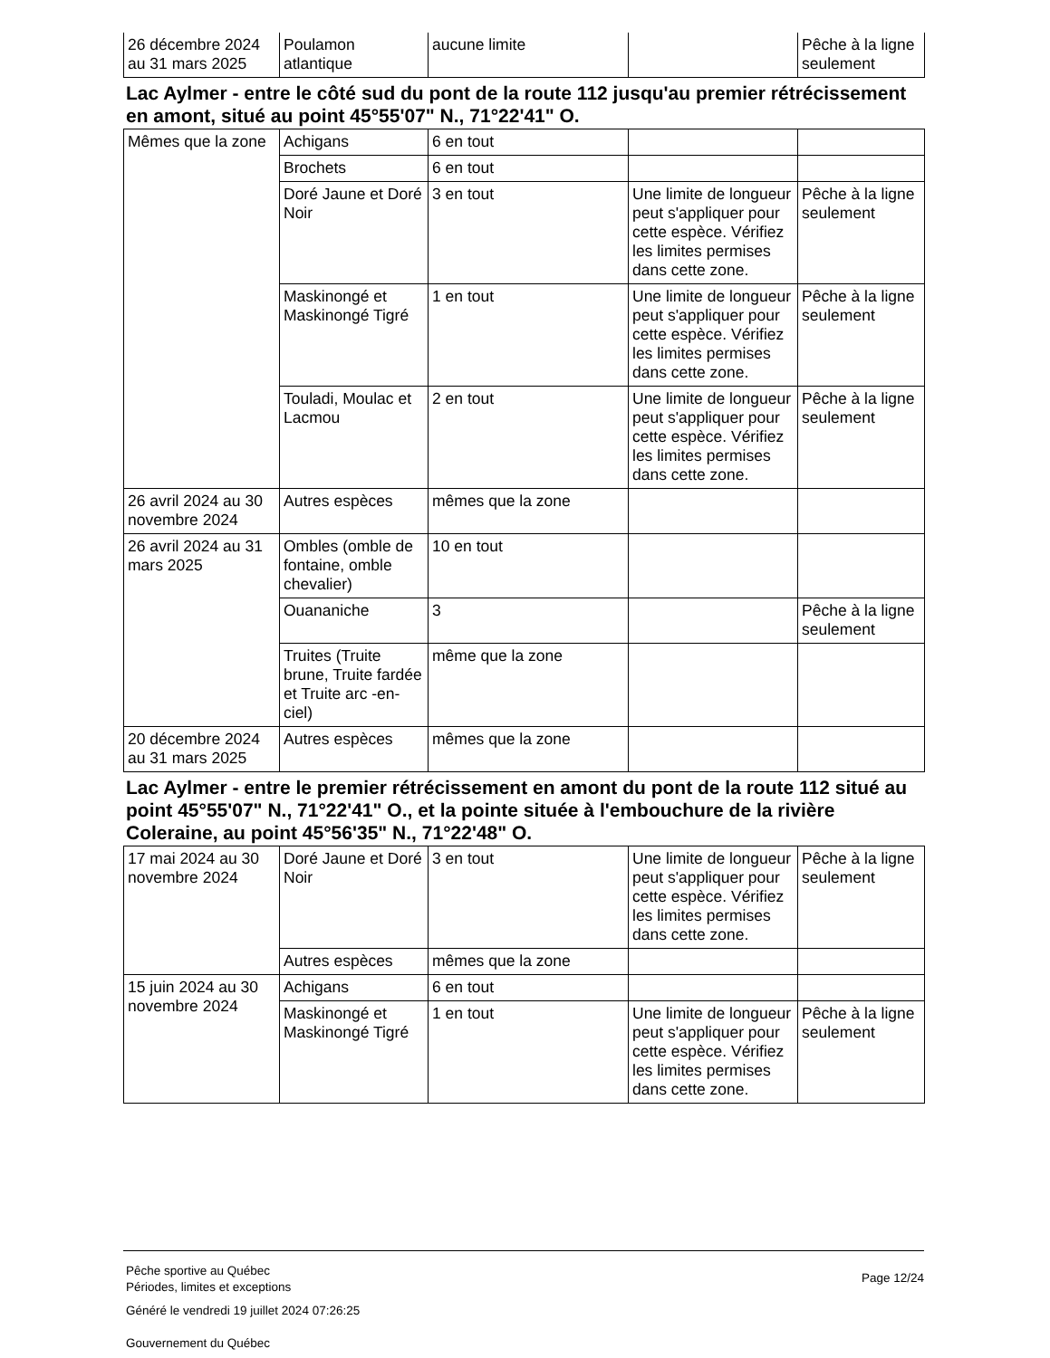| 26 décembre 2024 au 31 mars 2025 | Poulamon atlantique | aucune limite | | Pêche à la ligne seulement |
Lac Aylmer - entre le côté sud du pont de la route 112 jusqu'au premier rétrécissement en amont, situé au point 45°55'07" N., 71°22'41" O.
| Mêmes que la zone | Achigans | 6 en tout | | |
| | Brochets | 6 en tout | | |
| | Doré Jaune et Doré Noir | 3 en tout | Une limite de longueur peut s'appliquer pour cette espèce. Vérifiez les limites permises dans cette zone. | Pêche à la ligne seulement |
| | Maskinongé et Maskinongé Tigré | 1 en tout | Une limite de longueur peut s'appliquer pour cette espèce. Vérifiez les limites permises dans cette zone. | Pêche à la ligne seulement |
| | Touladi, Moulac et Lacmou | 2 en tout | Une limite de longueur peut s'appliquer pour cette espèce. Vérifiez les limites permises dans cette zone. | Pêche à la ligne seulement |
| 26 avril 2024 au 30 novembre 2024 | Autres espèces | mêmes que la zone | | |
| 26 avril 2024 au 31 mars 2025 | Ombles (omble de fontaine, omble chevalier) | 10 en tout | | |
| | Ouananiche | 3 | | Pêche à la ligne seulement |
| | Truites (Truite brune, Truite fardée et Truite arc -en-ciel) | même que la zone | | |
| 20 décembre 2024 au 31 mars 2025 | Autres espèces | mêmes que la zone | | |
Lac Aylmer - entre le premier rétrécissement en amont du pont de la route 112 situé au point 45°55'07" N., 71°22'41" O., et la pointe située à l'embouchure de la rivière Coleraine, au point 45°56'35" N., 71°22'48" O.
| 17 mai 2024 au 30 novembre 2024 | Doré Jaune et Doré Noir | 3 en tout | Une limite de longueur peut s'appliquer pour cette espèce. Vérifiez les limites permises dans cette zone. | Pêche à la ligne seulement |
| | Autres espèces | mêmes que la zone | | |
| 15 juin 2024 au 30 novembre 2024 | Achigans | 6 en tout | | |
| | Maskinongé et Maskinongé Tigré | 1 en tout | Une limite de longueur peut s'appliquer pour cette espèce. Vérifiez les limites permises dans cette zone. | Pêche à la ligne seulement |
Pêche sportive au Québec
Périodes, limites et exceptions
Page 12/24
Généré le vendredi 19 juillet 2024 07:26:25
Gouvernement du Québec